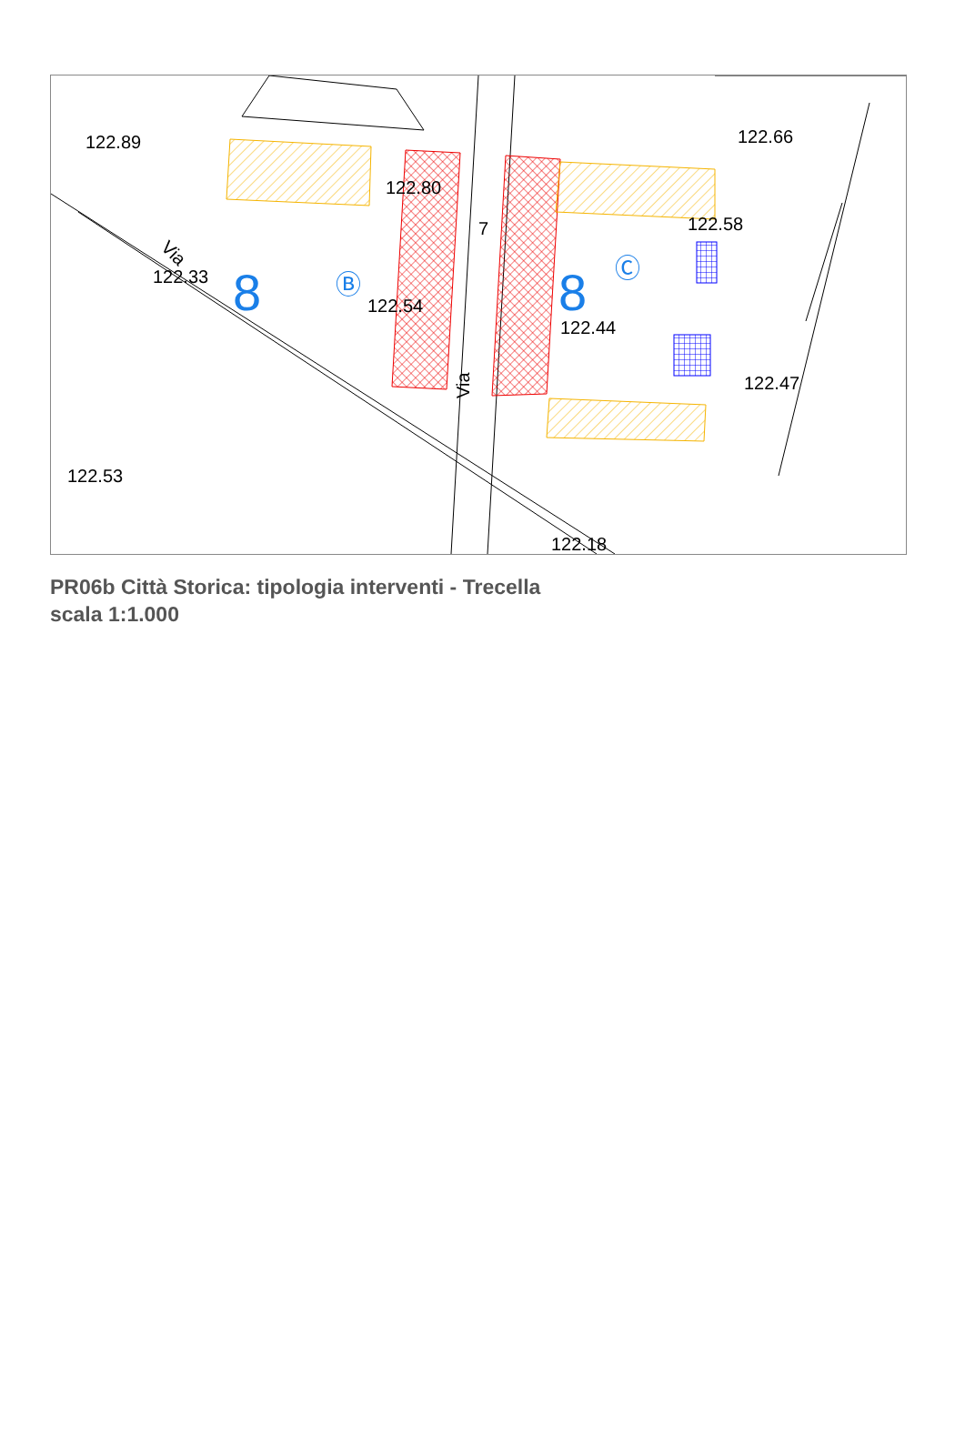122.89
122.80
122.33
122.54
122.44
122.58
122.66
122.47
122.53
122.18
Via
Via
7
8
8
Ⓑ
Ⓒ
PR06b Città Storica: tipologia interventi - Trecella
scala 1:1.000